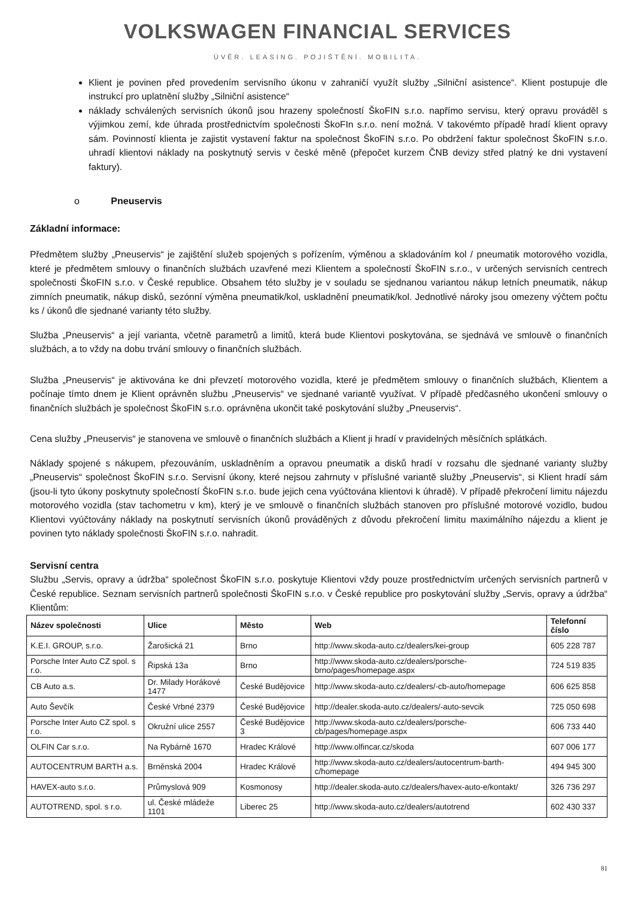VOLKSWAGEN FINANCIAL SERVICES
ÚVĚR. LEASING. POJIŠTĚNÍ. MOBILITA.
Klient je povinen před provedením servisního úkonu v zahraničí využít služby „Silniční asistence“. Klient postupuje dle instrukcí pro uplatnění služby „Silniční asistence“
náklady schválených servisních úkonů jsou hrazeny společností ŠkoFIN s.r.o. napřímo servisu, který opravu prováděl s výjimkou zemí, kde úhrada prostřednictvím společnosti ŠkoFIn s.r.o. není možná. V takovémto případě hradí klient opravy sám. Povinností klienta je zajistit vystavení faktur na společnost ŠkoFIN s.r.o. Po obdržení faktur společnost ŠkoFIN s.r.o. uhradí klientovi náklady na poskytnutý servis v české měně (přepočet kurzem ČNB devizy střed platný ke dni vystavení faktury).
o Pneuservis
Základní informace:
Předmětem služby „Pneuservis“ je zajištění služeb spojených s pořízením, výměnou a skladováním kol / pneumatik motorového vozidla, které je předmětem smlouvy o finančních službách uzavřené mezi Klientem a společností ŠkoFIN s.r.o., v určených servisních centrech společnosti ŠkoFIN s.r.o. v České republice. Obsahem této služby je v souladu se sjednanou variantou nákup letních pneumatik, nákup zimních pneumatik, nákup disků, sezónní výměna pneumatik/kol, uskladnění pneumatik/kol. Jednotlivé nároky jsou omezeny výčtem počtu ks / úkonů dle sjednané varianty této služby.
Služba „Pneuservis“ a její varianta, včetně parametrů a limitů, která bude Klientovi poskytována, se sjednává ve smlouvě o finančních službách, a to vždy na dobu trvání smlouvy o finančních službách.
Služba „Pneuservis“ je aktivována ke dni převzetí motorového vozidla, které je předmětem smlouvy o finančních službách, Klientem a počínaje tímto dnem je Klient oprávněn službu „Pneuservis“ ve sjednané variantě využívat. V případě předčasného ukončení smlouvy o finančních službách je společnost ŠkoFIN s.r.o. oprávněna ukončit také poskytování služby „Pneuservis“.
Cena služby „Pneuservis“ je stanovena ve smlouvě o finančních službách a Klient ji hradí v pravidelných měsíčních splátkách.
Náklady spojené s nákupem, přezouváním, uskladněním a opravou pneumatik a disků hradí v rozsahu dle sjednané varianty služby „Pneuservis“ společnost ŠkoFIN s.r.o. Servisní úkony, které nejsou zahrnuty v příslušné variantě služby „Pneuservis“, si Klient hradí sám (jsou-li tyto úkony poskytnuty společností ŠkoFIN s.r.o. bude jejich cena vyúčtována klientovi k úhradě). V případě překročení limitu nájezdu motorového vozidla (stav tachometru v km), který je ve smlouvě o finančních službách stanoven pro příslušné motorové vozidlo, budou Klientovi vyúčtovány náklady na poskytnutí servisních úkonů prováděných z důvodu překročení limitu maximálního nájezdu a klient je povinen tyto náklady společnosti ŠkoFIN s.r.o. nahradit.
Servisní centra
Službu „Servis, opravy a údržba“ společnost ŠkoFIN s.r.o. poskytuje Klientovi vždy pouze prostřednictvím určených servisních partnerů v České republice. Seznam servisních partnerů společnosti ŠkoFIN s.r.o. v České republice pro poskytování služby „Servis, opravy a údržba“ Klientům:
| Název společnosti | Ulice | Město | Web | Telefonní číslo |
| --- | --- | --- | --- | --- |
| K.E.I. GROUP, s.r.o. | Žarošická 21 | Brno | http://www.skoda-auto.cz/dealers/kei-group | 605 228 787 |
| Porsche Inter Auto CZ spol. s r.o. | Řipská 13a | Brno | http://www.skoda-auto.cz/dealers/porsche-brno/pages/homepage.aspx | 724 519 835 |
| CB Auto a.s. | Dr. Milady Horákové 1477 | České Budějovice | http://www.skoda-auto.cz/dealers/-cb-auto/homepage | 606 625 858 |
| Auto Ševčík | České Vrbné 2379 | České Budějovice | http://dealer.skoda-auto.cz/dealers/-auto-sevcik | 725 050 698 |
| Porsche Inter Auto CZ spol. s r.o. | Okružní ulice 2557 | České Budějovice 3 | http://www.skoda-auto.cz/dealers/porsche-cb/pages/homepage.aspx | 606 733 440 |
| OLFIN Car s.r.o. | Na Rybárně 1670 | Hradec Králové | http://www.olfincar.cz/skoda | 607 006 177 |
| AUTOCENTRUM BARTH a.s. | Brněnská 2004 | Hradec Králové | http://www.skoda-auto.cz/dealers/autocentrum-barth-c/homepage | 494 945 300 |
| HAVEX-auto s.r.o. | Průmyslová 909 | Kosmonosy | http://dealer.skoda-auto.cz/dealers/havex-auto-e/kontakt/ | 326 736 297 |
| AUTOTREND, spol. s r.o. | ul. České mládeže 1101 | Liberec 25 | http://www.skoda-auto.cz/dealers/autotrend | 602 430 337 |
81